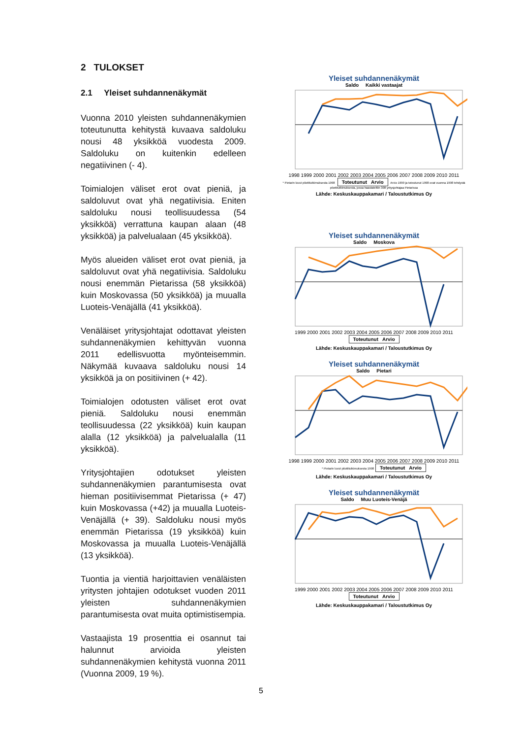2 TULOKSET
2.1 Yleiset suhdannenäkymät
Vuonna 2010 yleisten suhdannenäkymien toteutunutta kehitystä kuvaava saldoluku nousi 48 yksikköä vuodesta 2009. Saldoluku on kuitenkin edelleen negatiivinen (- 4).
Toimialojen väliset erot ovat pieniä, ja saldoluvut ovat yhä negatiivisia. Eniten saldoluku nousi teollisuudessa (54 yksikköä) verrattuna kaupan alaan (48 yksikköä) ja palvelualaan (45 yksikköä).
Myös alueiden väliset erot ovat pieniä, ja saldoluvut ovat yhä negatiivisia. Saldoluku nousi enemmän Pietarissa (58 yksikköä) kuin Moskovassa (50 yksikköä) ja muualla Luoteis-Venäjällä (41 yksikköä).
Venäläiset yritysjohtajat odottavat yleisten suhdannenäkymien kehittyvän vuonna 2011 edellisvuotta myönteisemmin. Näkymää kuvaava saldoluku nousi 14 yksikköä ja on positiivinen (+ 42).
Toimialojen odotusten väliset erot ovat pieniä. Saldoluku nousi enemmän teollisuudessa (22 yksikköä) kuin kaupan alalla (12 yksikköä) ja palvelualalla (11 yksikköä).
Yritysjohtajien odotukset yleisten suhdannenäkymien parantumisesta ovat hieman positiivisemmat Pietarissa (+ 47) kuin Moskovassa (+42) ja muualla Luoteis-Venäjällä (+ 39). Saldoluku nousi myös enemmän Pietarissa (19 yksikköä) kuin Moskovassa ja muualla Luoteis-Venäjällä (13 yksikköä).
Tuontia ja vientiä harjoittavien venäläisten yritysten johtajien odotukset vuoden 2011 yleisten suhdannenäkymien parantumisesta ovat muita optimistisempia.
Vastaajista 19 prosenttia ei osannut tai halunnut arvioida yleisten suhdannenäkymien kehitystä vuonna 2011 (Vuonna 2009, 19 %).
Yleiset suhdannenäkymät
Saldo Kaikki vastaajat
1998 1999 2000 2001 2002 2003 2004 2005 2006 2007 2008 2009 2010 2011
* Pietarin luvut pilottitutkimuksesta 1998 Toteutunut Arvio Arvio 1999 ja toteutunut 1998 ovat vuonna 1998 tehdystä pilottitutkimuksesta, jossa haastateltiin 308 yritysjohtajaa Pietarissa
Lähde: Keskuskauppakamari / Taloustutkimus Oy
Yleiset suhdannenäkymät
Saldo Moskova
1999 2000 2001 2002 2003 2004 2005 2006 2007 2008 2009 2010 2011
Toteutunut Arvio
Lähde: Keskuskauppakamari / Taloustutkimus Oy
Yleiset suhdannenäkymät
Saldo Pietari
1998 1999 2000 2001 2002 2003 2004 2005 2006 2007 2008 2009 2010 2011
* Pietarin luvut pilottitutkimuksesta 1998 Toteutunut Arvio
Lähde: Keskuskauppakamari / Taloustutkimus Oy
Yleiset suhdannenäkymät
Saldo Muu Luoteis-Venäjä
1999 2000 2001 2002 2003 2004 2005 2006 2007 2008 2009 2010 2011
Toteutunut Arvio
Lähde: Keskuskauppakamari / Taloustutkimus Oy
5